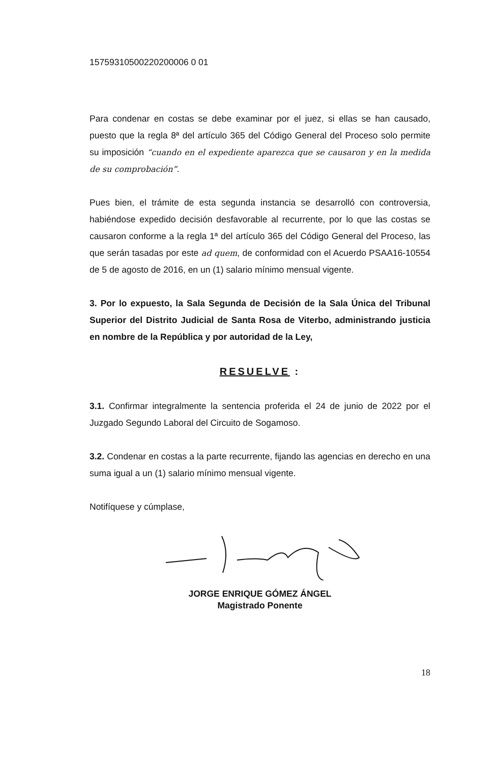15759310500220200006 0 01
Para condenar en costas se debe examinar por el juez, si ellas se han causado, puesto que la regla 8ª del artículo 365 del Código General del Proceso solo permite su imposición “cuando en el expediente aparezca que se causaron y en la medida de su comprobación”.
Pues bien, el trámite de esta segunda instancia se desarrolló con controversia, habiéndose expedido decisión desfavorable al recurrente, por lo que las costas se causaron conforme a la regla 1ª del artículo 365 del Código General del Proceso, las que serán tasadas por este ad quem, de conformidad con el Acuerdo PSAA16-10554 de 5 de agosto de 2016, en un (1) salario mínimo mensual vigente.
3. Por lo expuesto, la Sala Segunda de Decisión de la Sala Única del Tribunal Superior del Distrito Judicial de Santa Rosa de Viterbo, administrando justicia en nombre de la República y por autoridad de la Ley,
RESUELVE :
3.1. Confirmar integralmente la sentencia proferida el 24 de junio de 2022 por el Juzgado Segundo Laboral del Circuito de Sogamoso.
3.2. Condenar en costas a la parte recurrente, fijando las agencias en derecho en una suma igual a un (1) salario mínimo mensual vigente.
Notifíquese y cúmplase,
JORGE ENRIQUE GÓMEZ ÁNGEL
Magistrado Ponente
18